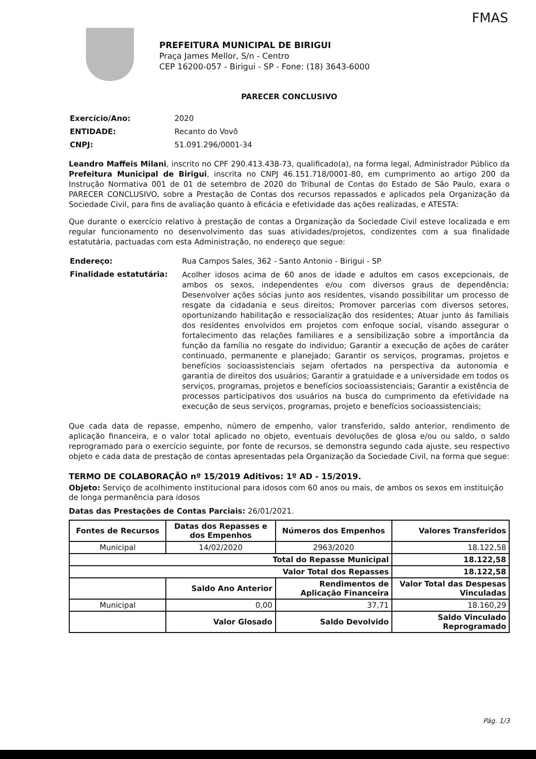FMAS
PREFEITURA MUNICIPAL DE BIRIGUI
Praça James Mellor, S/n - Centro
CEP 16200-057 - Birigui - SP - Fone: (18) 3643-6000
PARECER CONCLUSIVO
| Exercício/Ano: | 2020 |
| ENTIDADE: | Recanto do Vovô |
| CNPJ: | 51.091.296/0001-34 |
Leandro Maffeis Milani, inscrito no CPF 290.413.438-73, qualificado(a), na forma legal, Administrador Público da Prefeitura Municipal de Birigui, inscrita no CNPJ 46.151.718/0001-80, em cumprimento ao artigo 200 da Instrução Normativa 001 de 01 de setembro de 2020 do Tribunal de Contas do Estado de São Paulo, exara o PARECER CONCLUSIVO, sobre a Prestação de Contas dos recursos repassados e aplicados pela Organização da Sociedade Civil, para fins de avaliação quanto à eficácia e efetividade das ações realizadas, e ATESTA:
Que durante o exercício relativo à prestação de contas a Organização da Sociedade Civil esteve localizada e em regular funcionamento no desenvolvimento das suas atividades/projetos, condizentes com a sua finalidade estatutária, pactuadas com esta Administração, no endereço que segue:
| Endereço: | Rua Campos Sales, 362 - Santo Antonio - Birigui - SP |
| Finalidade estatutária: | Acolher idosos acima de 60 anos de idade e adultos em casos excepcionais, de ambos os sexos, independentes e/ou com diversos graus de dependência; Desenvolver ações sócias junto aos residentes, visando possibilitar um processo de resgate da cidadania e seus direitos; Promover parcerias com diversos setores, oportunizando habilitação e ressocialização dos residentes; Atuar junto ás familiais dos residentes envolvidos em projetos com enfoque social, visando assegurar o fortalecimento das relações familiares e a sensibilização sobre a importância da função da família no resgate do individuo; Garantir a execução de ações de caráter continuado, permanente e planejado; Garantir os serviços, programas, projetos e benefícios socioassistenciais sejam ofertados na perspectiva da autonomia e garantia de direitos dos usuários; Garantir a gratuidade e a universidade em todos os serviços, programas, projetos e benefícios socioassistenciais; Garantir a existência de processos participativos dos usuários na busca do cumprimento da efetividade na execução de seus serviços, programas, projeto e benefícios socioassistenciais; |
Que cada data de repasse, empenho, número de empenho, valor transferido, saldo anterior, rendimento de aplicação financeira, e o valor total aplicado no objeto, eventuais devoluções de glosa e/ou ou saldo, o saldo reprogramado para o exercício seguinte, por fonte de recursos, se demonstra segundo cada ajuste, seu respectivo objeto e cada data de prestação de contas apresentadas pela Organização da Sociedade Civil, na forma que segue:
TERMO DE COLABORAÇÃO nº 15/2019 Aditivos: 1º AD - 15/2019.
Objeto: Serviço de acolhimento institucional para idosos com 60 anos ou mais, de ambos os sexos em instituição de longa permanência para idosos
Datas das Prestações de Contas Parciais: 26/01/2021.
| Fontes de Recursos | Datas dos Repasses e dos Empenhos | Números dos Empenhos | Valores Transferidos |
| --- | --- | --- | --- |
| Municipal | 14/02/2020 | 2963/2020 | 18.122,58 |
| Total do Repasse Municipal | | | 18.122,58 |
| Valor Total dos Repasses | | | 18.122,58 |
| | Saldo Ano Anterior | Rendimentos de Aplicação Financeira | Valor Total das Despesas Vinculadas |
| Municipal | 0,00 | 37,71 | 18.160,29 |
| | Valor Glosado | Saldo Devolvido | Saldo Vinculado Reprogramado |
Pág. 1/3